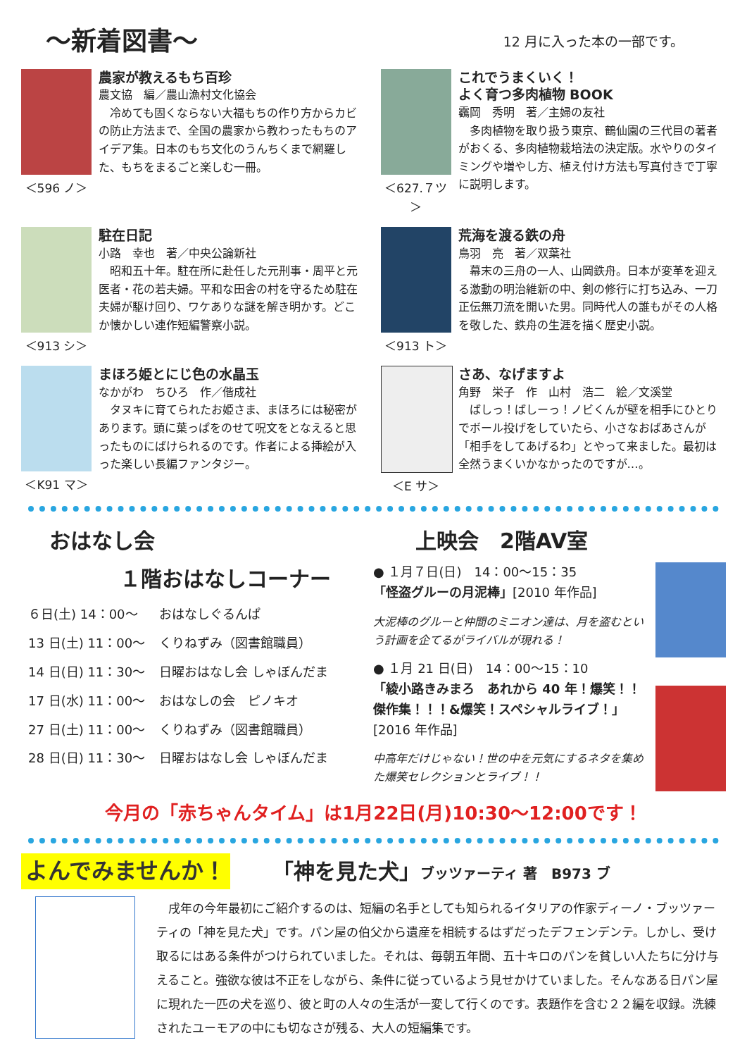～新着図書～
12 月に入った本の一部です。
＜596 ノ＞
農家が教えるもち百珍
農文協　編／農山漁村文化協会
　冷めても固くならない大福もちの作り方からカビの防止方法まで、全国の農家から教わったもちのアイデア集。日本のもち文化のうんちくまで網羅した、もちをまるごと楽しむ一冊。
＜627.７ツ＞
これでうまくいく！
よく育つ多肉植物 BOOK
靏岡　秀明　著／主婦の友社
　多肉植物を取り扱う東京、鶴仙園の三代目の著者がおくる、多肉植物栽培法の決定版。水やりのタイミングや増やし方、植え付け方法も写真付きで丁寧に説明します。
＜913 シ＞
駐在日記
小路　幸也　著／中央公論新社
　昭和五十年。駐在所に赴任した元刑事・周平と元医者・花の若夫婦。平和な田舎の村を守るため駐在夫婦が駆け回り、ワケありな謎を解き明かす。どこか懐かしい連作短編警察小説。
＜913 ト＞
荒海を渡る鉄の舟
鳥羽　亮　著／双葉社
　幕末の三舟の一人、山岡鉄舟。日本が変革を迎える激動の明治維新の中、剣の修行に打ち込み、一刀正伝無刀流を開いた男。同時代人の誰もがその人格を敬した、鉄舟の生涯を描く歴史小説。
＜K91 マ＞
まほろ姫とにじ色の水晶玉
なかがわ　ちひろ　作／偕成社
　タヌキに育てられたお姫さま、まほろには秘密があります。頭に葉っぱをのせて呪文をとなえると思ったものにばけられるのです。作者による挿絵が入った楽しい長編ファンタジー。
＜E サ＞
さあ、なげますよ
角野　栄子　作　山村　浩二　絵／文溪堂
　ばしっ！ばしーっ！ノビくんが壁を相手にひとりでボール投げをしていたら、小さなおばあさんが「相手をしてあげるわ」とやって来ました。最初は全然うまくいかなかったのですが…。
おはなし会
１階おはなしコーナー
| ６日(土) 14：00～ | おはなしぐるんぱ |
| 13 日(土) 11：00～ | くりねずみ（図書館職員） |
| 14 日(日) 11：30～ | 日曜おはなし会 しゃぼんだま |
| 17 日(水) 11：00～ | おはなしの会 ピノキオ |
| 27 日(土) 11：00～ | くりねずみ（図書館職員） |
| 28 日(日) 11：30～ | 日曜おはなし会 しゃぼんだま |
上映会　2階AV室
● １月７日(日)　14：00～15：35
「怪盗グルーの月泥棒」[2010 年作品]
大泥棒のグルーと仲間のミニオン達は、月を盗むという計画を企てるがライバルが現れる！
● １月 21 日(日)　14：00～15：10
「綾小路きみまろ　あれから 40 年！爆笑！！傑作集！！！&爆笑！スペシャルライブ！」
[2016 年作品]
中高年だけじゃない！世の中を元気にするネタを集めた爆笑セレクションとライブ！！
今月の「赤ちゃんタイム」は1月22日(月)10:30～12:00です！
よんでみませんか！
「神を見た犬」ブッツァーティ 著　B973 ブ
戌年の今年最初にご紹介するのは、短編の名手としても知られるイタリアの作家ディーノ・ブッツァーティの「神を見た犬」です。パン屋の伯父から遺産を相続するはずだったデフェンデンテ。しかし、受け取るにはある条件がつけられていました。それは、毎朝五年間、五十キロのパンを貧しい人たちに分け与えること。強欲な彼は不正をしながら、条件に従っているよう見せかけていました。そんなある日パン屋に現れた一匹の犬を巡り、彼と町の人々の生活が一変して行くのです。表題作を含む２２編を収録。洗練されたユーモアの中にも切なさが残る、大人の短編集です。